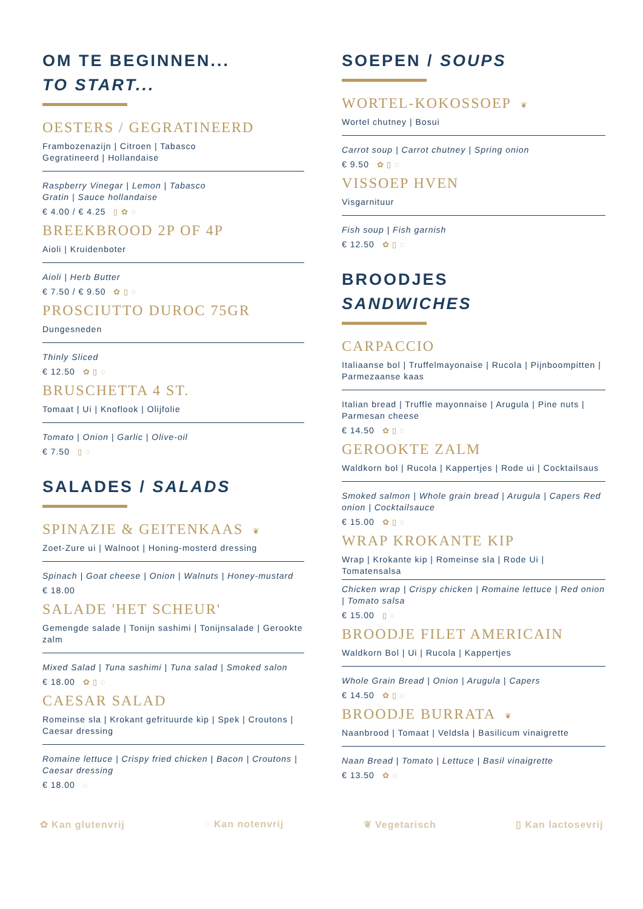OM TE BEGINNEN...
TO START...
OESTERS / GEGRATINEERD
Frambozenazijn | Citroen | Tabasco
Gegratineerd | Hollandaise
Raspberry Vinegar | Lemon | Tabasco
Gratin | Sauce hollandaise
€ 4.00 / € 4.25 ▯ ✿ ◌
BREEKBROOD 2P OF 4P
Aioli | Kruidenboter
Aioli | Herb Butter
€ 7.50 / € 9.50 ✿ ▯ ◌
PROSCIUTTO DUROC 75GR
Dungesneden
Thinly Sliced
€ 12.50 ✿ ▯ ◌
BRUSCHETTA 4 ST.
Tomaat | Ui | Knoflook | Olijfolie
Tomato | Onion | Garlic | Olive-oil
€ 7.50 ▯ ◌
SALADES / SALADS
SPINAZIE & GEITENKAAS ❦
Zoet-Zure ui | Walnoot | Honing-mosterd dressing
Spinach | Goat cheese | Onion | Walnuts | Honey-mustard
€ 18.00
SALADE 'HET SCHEUR'
Gemengde salade | Tonijn sashimi | Tonijnsalade | Gerookte zalm
Mixed Salad | Tuna sashimi | Tuna salad | Smoked salon
€ 18.00 ✿ ▯ ◌
CAESAR SALAD
Romeinse sla | Krokant gefrituurde kip | Spek | Croutons | Caesar dressing
Romaine lettuce | Crispy fried chicken | Bacon | Croutons | Caesar dressing
€ 18.00 ◌
SOEPEN / SOUPS
WORTEL-KOKOSSOEP ❦
Wortel chutney | Bosui
Carrot soup | Carrot chutney | Spring onion
€ 9.50 ✿ ▯ ◌
VISSOEP HVEN
Visgarnituur
Fish soup | Fish garnish
€ 12.50 ✿ ▯ ◌
BROODJES
SANDWICHES
CARPACCIO
Italiaanse bol | Truffelmayonaise | Rucola | Pijnboompitten | Parmezaanse kaas
Italian bread | Truffle mayonnaise | Arugula | Pine nuts | Parmesan cheese
€ 14.50 ✿ ▯ ◌
GEROOKTE ZALM
Waldkorn bol | Rucola | Kappertjes | Rode ui | Cocktailsaus
Smoked salmon | Whole grain bread | Arugula | Capers Red onion | Cocktailsauce
€ 15.00 ✿ ▯ ◌
WRAP KROKANTE KIP
Wrap | Krokante kip | Romeinse sla | Rode Ui | Tomatensalsa
Chicken wrap | Crispy chicken | Romaine lettuce | Red onion | Tomato salsa
€ 15.00 ▯ ◌
BROODJE FILET AMERICAIN
Waldkorn Bol | Ui | Rucola | Kappertjes
Whole Grain Bread | Onion | Arugula | Capers
€ 14.50 ✿ ▯ ◌
BROODJE BURRATA ❦
Naanbrood | Tomaat | Veldsla | Basilicum vinaigrette
Naan Bread | Tomato | Lettuce | Basil vinaigrette
€ 13.50 ✿ ◌
✿ Kan glutenvrij ◌ Kan notenvrij ❦ Vegetarisch ▯ Kan lactosevrij